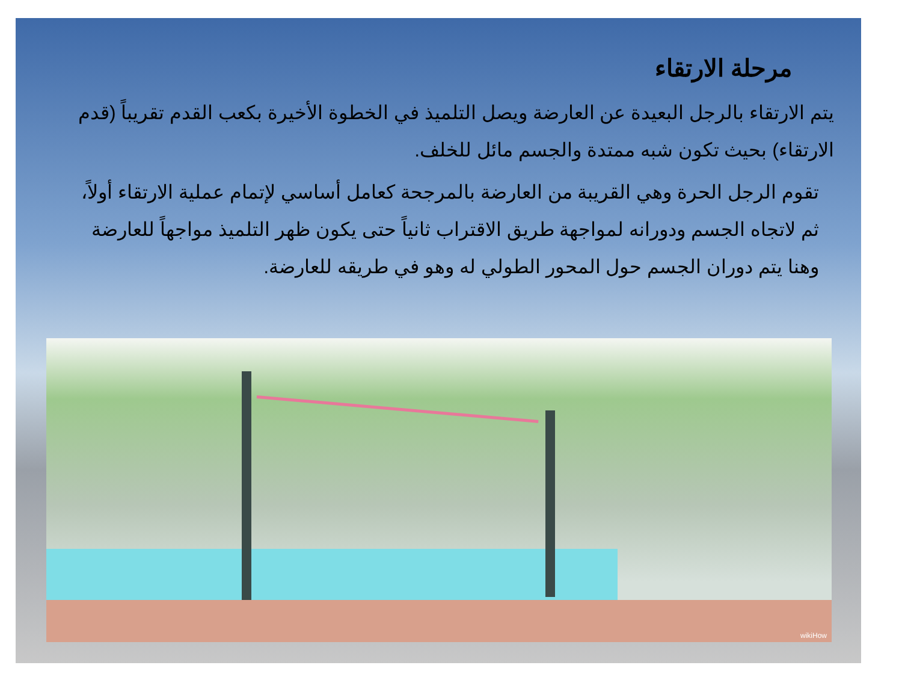مرحلة الارتقاء
يتم الارتقاء بالرجل البعيدة عن العارضة ويصل التلميذ في الخطوة الأخيرة بكعب القدم تقريباً (قدم الارتقاء) بحيث تكون شبه ممتدة والجسم مائل للخلف.
تقوم الرجل الحرة وهي القريبة من العارضة بالمرجحة كعامل أساسي لإتمام عملية الارتقاء أولاً، ثم لاتجاه الجسم ودورانه لمواجهة طريق الاقتراب ثانياً حتى يكون ظهر التلميذ مواجهاً للعارضة وهنا يتم دوران الجسم حول المحور الطولي له وهو في طريقه للعارضة.
wikiHow